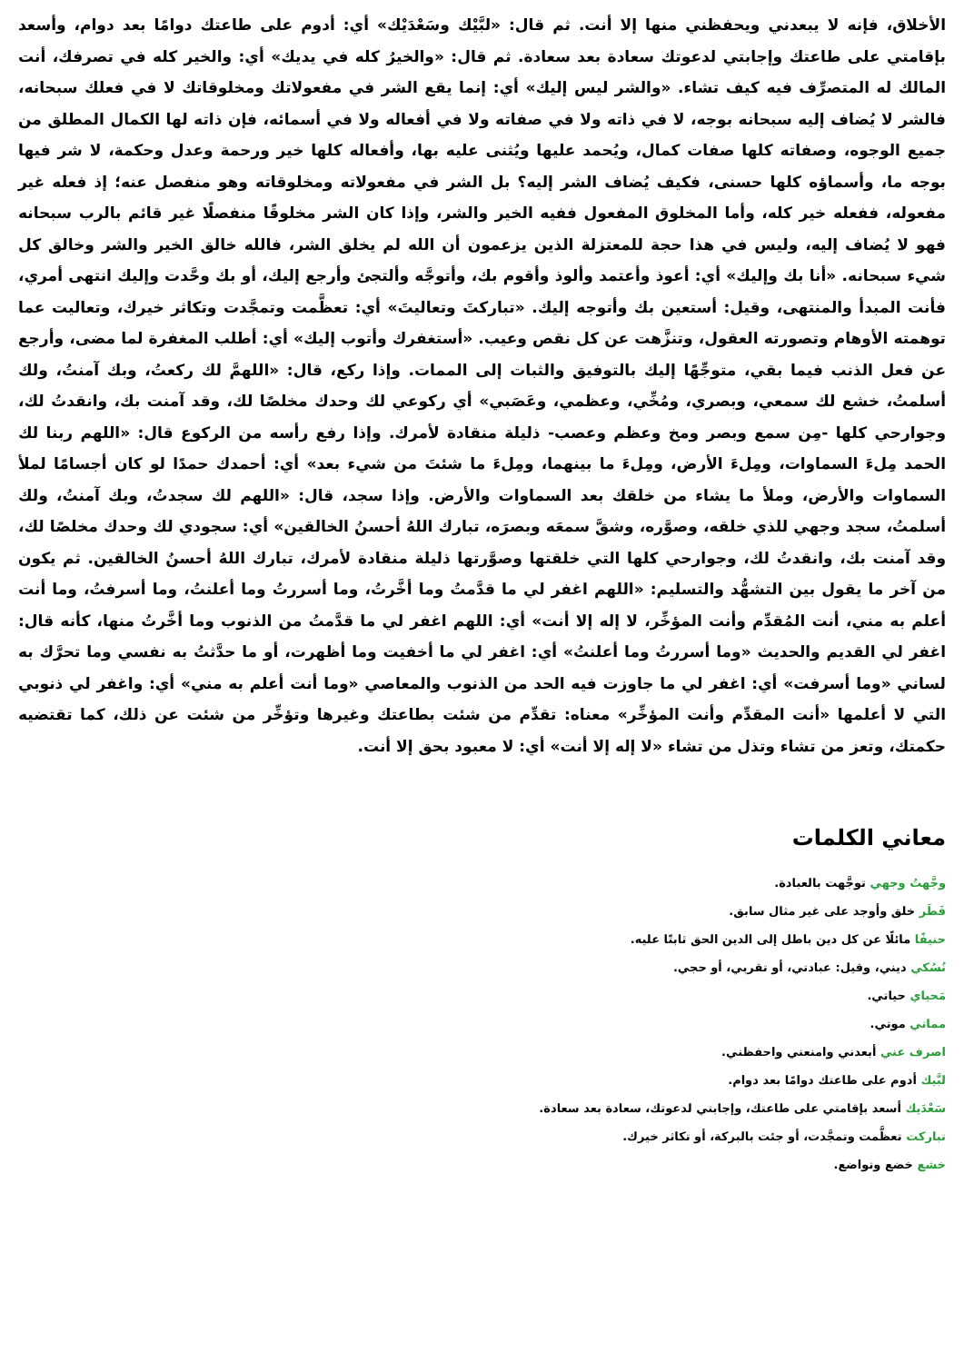الأخلاق، فإنه لا يبعدني ويحفظني منها إلا أنت. ثم قال: «لبَّيْك وسَعْدَيْك» أي: أدوم على طاعتك دوامًا بعد دوام، وأسعد بإقامتي على طاعتك وإجابتي لدعوتك سعادة بعد سعادة. ثم قال: «والخيرُ كله في يديك» أي: والخير كله في تصرفك، أنت المالك له المتصرِّف فيه كيف تشاء. «والشر ليس إليك» أي: إنما يقع الشر في مفعولاتك ومخلوقاتك لا في فعلك سبحانه، فالشر لا يُضاف إليه سبحانه بوجه، لا في ذاته ولا في صفاته ولا في أفعاله ولا في أسمائه، فإن ذاته لها الكمال المطلق من جميع الوجوه، وصفاته كلها صفات كمال، ويُحمد عليها ويُثنى عليه بها، وأفعاله كلها خير ورحمة وعدل وحكمة، لا شر فيها بوجه ما، وأسماؤه كلها حسنى، فكيف يُضاف الشر إليه؟ بل الشر في مفعولاته ومخلوقاته وهو منفصل عنه؛ إذ فعله غير مفعوله، ففعله خير كله، وأما المخلوق المفعول ففيه الخير والشر، وإذا كان الشر مخلوقًا منفصلًا غير قائم بالرب سبحانه فهو لا يُضاف إليه، وليس في هذا حجة للمعتزلة الذين يزعمون أن الله لم يخلق الشر، فالله خالق الخير والشر وخالق كل شيء سبحانه. «أنا بك وإليك» أي: أعوذ وأعتمد وألوذ وأقوم بك، وأتوجَّه وألتجئ وأرجع إليك، أو بك وحَّدت وإليك انتهى أمري، فأنت المبدأ والمنتهى، وقيل: أستعين بك وأتوجه إليك. «تباركتَ وتعاليتَ» أي: تعظَّمت وتمجَّدت وتكاثر خيرك، وتعاليت عما توهمته الأوهام وتصورته العقول، وتنزَّهت عن كل نقص وعيب. «أستغفرك وأتوب إليك» أي: أطلب المغفرة لما مضى، وأرجع عن فعل الذنب فيما بقي، متوجِّهًا إليك بالتوفيق والثبات إلى الممات. وإذا ركع، قال: «اللهمَّ لك ركعتُ، وبك آمنتُ، ولك أسلمتُ، خشع لك سمعي، وبصري، ومُخِّي، وعظمي، وعَصَبي» أي ركوعي لك وحدك مخلصًا لك، وقد آمنت بك، وانقدتُ لك، وجوارحي كلها -مِن سمع وبصر ومخ وعظم وعصب- ذليلة منقادة لأمرك. وإذا رفع رأسه من الركوع قال: «اللهم ربنا لك الحمد مِلءَ السماوات، ومِلءَ الأرض، ومِلءَ ما بينهما، ومِلءَ ما شئتَ من شيء بعد» أي: أحمدك حمدًا لو كان أجسامًا لملأ السماوات والأرض، وملأ ما يشاء من خلقك بعد السماوات والأرض. وإذا سجد، قال: «اللهم لك سجدتُ، وبك آمنتُ، ولك أسلمتُ، سجد وجهي للذي خلقه، وصوَّره، وشقَّ سمعَه وبصرَه، تبارك اللهُ أحسنُ الخالقين» أي: سجودي لك وحدك مخلصًا لك، وقد آمنت بك، وانقدتُ لك، وجوارحي كلها التي خلقتها وصوَّرتها ذليلة منقادة لأمرك، تبارك اللهُ أحسنُ الخالقين. ثم يكون من آخر ما يقول بين التشهُّد والتسليم: «اللهم اغفر لي ما قدَّمتُ وما أخَّرتُ، وما أسررتُ وما أعلنتُ، وما أسرفتُ، وما أنت أعلم به مني، أنت المُقدِّم وأنت المؤخِّر، لا إله إلا أنت» أي: اللهم اغفر لي ما قدَّمتُ من الذنوب وما أخَّرتُ منها، كأنه قال: اغفر لي القديم والحديث «وما أسررتُ وما أعلنتُ» أي: اغفر لي ما أخفيت وما أظهرت، أو ما حدَّثتُ به نفسي وما تحرَّك به لساني «وما أسرفت» أي: اغفر لي ما جاوزت فيه الحد من الذنوب والمعاصي «وما أنت أعلم به مني» أي: واغفر لي ذنوبي التي لا أعلمها «أنت المقدِّم وأنت المؤخِّر» معناه: تقدِّم من شئت بطاعتك وغيرها وتؤخِّر من شئت عن ذلك، كما تقتضيه حكمتك، وتعز من تشاء وتذل من تشاء «لا إله إلا أنت» أي: لا معبود بحق إلا أنت.
معاني الكلمات
وجَّهتُ وجهي توجَّهت بالعبادة.
فَطَر خلق وأوجد على غير مثال سابق.
حنيفًا مائلًا عن كل دين باطل إلى الدين الحق ثابتًا عليه.
نُسُكي ديني، وقيل: عبادتي، أو تقربي، أو حجي.
مَحياي حياتي.
مماتي موتي.
اصرف عني أبعدني وامنعني واحفظني.
لبَّيك أدوم على طاعتك دوامًا بعد دوام.
سَعْدَيك أسعد بإقامتي على طاعتك، وإجابتي لدعوتك، سعادة بعد سعادة.
تباركت تعظَّمت وتمجَّدت، أو جئت بالبركة، أو تكاثر خيرك.
خشع خضع وتواضع.